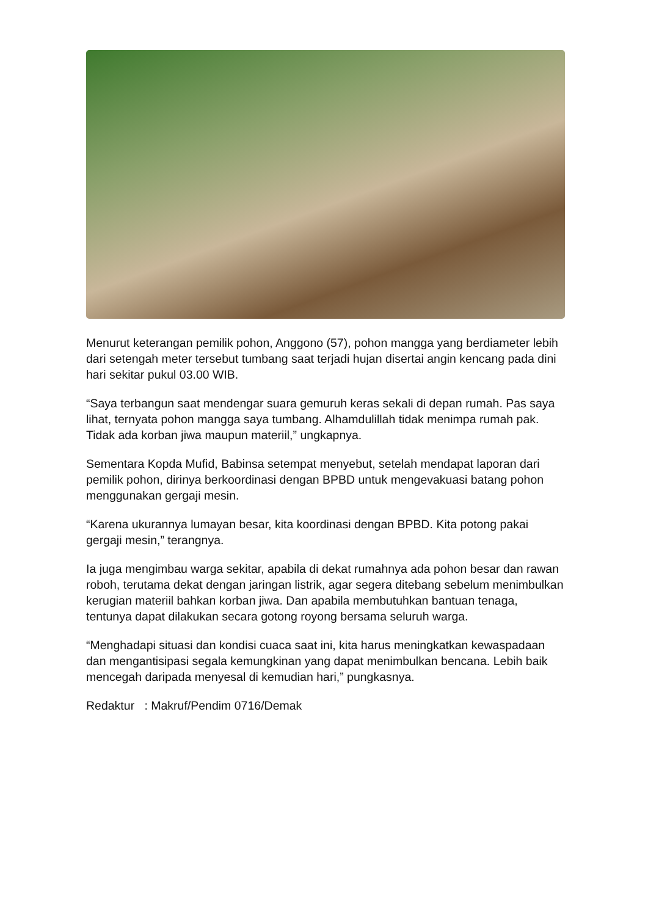Menurut keterangan pemilik pohon, Anggono (57), pohon mangga yang berdiameter lebih dari setengah meter tersebut tumbang saat terjadi hujan disertai angin kencang pada dini hari sekitar pukul 03.00 WIB.
“Saya terbangun saat mendengar suara gemuruh keras sekali di depan rumah. Pas saya lihat, ternyata pohon mangga saya tumbang. Alhamdulillah tidak menimpa rumah pak. Tidak ada korban jiwa maupun materiil,” ungkapnya.
Sementara Kopda Mufid, Babinsa setempat menyebut, setelah mendapat laporan dari pemilik pohon, dirinya berkoordinasi dengan BPBD untuk mengevakuasi batang pohon menggunakan gergaji mesin.
“Karena ukurannya lumayan besar, kita koordinasi dengan BPBD. Kita potong pakai gergaji mesin,” terangnya.
Ia juga mengimbau warga sekitar, apabila di dekat rumahnya ada pohon besar dan rawan roboh, terutama dekat dengan jaringan listrik, agar segera ditebang sebelum menimbulkan kerugian materiil bahkan korban jiwa. Dan apabila membutuhkan bantuan tenaga, tentunya dapat dilakukan secara gotong royong bersama seluruh warga.
“Menghadapi situasi dan kondisi cuaca saat ini, kita harus meningkatkan kewaspadaan dan mengantisipasi segala kemungkinan yang dapat menimbulkan bencana. Lebih baik mencegah daripada menyesal di kemudian hari,” pungkasnya.
Redaktur : Makruf/Pendim 0716/Demak